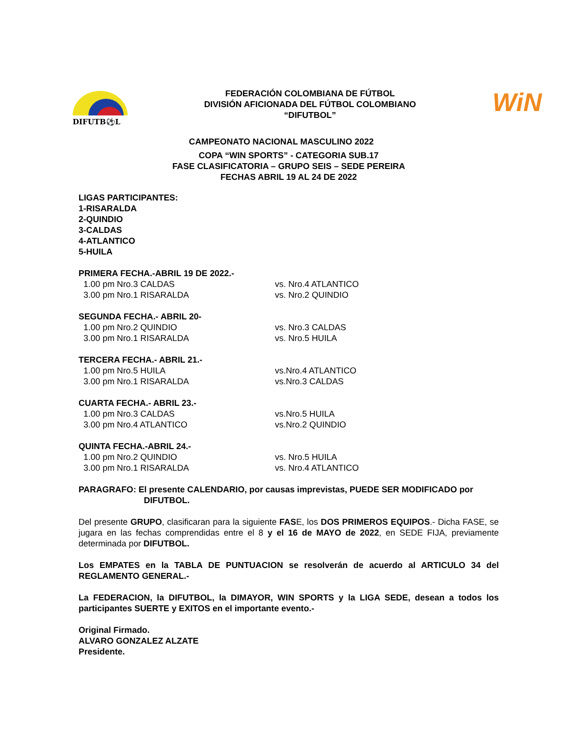DIFUTB⚽L
FEDERACIÓN COLOMBIANA DE FÚTBOL
DIVISIÓN AFICIONADA DEL FÚTBOL COLOMBIANO
“DIFUTBOL”
WiN
CAMPEONATO NACIONAL MASCULINO 2022
COPA “WIN SPORTS” - CATEGORIA SUB.17
FASE CLASIFICATORIA – GRUPO SEIS – SEDE PEREIRA
FECHAS ABRIL 19 AL 24 DE 2022
LIGAS PARTICIPANTES:
1-RISARALDA
2-QUINDIO
3-CALDAS
4-ATLANTICO
5-HUILA
PRIMERA FECHA.-ABRIL 19 DE 2022.-
1.00 pm Nro.3 CALDAS
vs. Nro.4 ATLANTICO
3.00 pm Nro.1 RISARALDA
vs. Nro.2 QUINDIO
SEGUNDA FECHA.- ABRIL 20-
1.00 pm Nro.2 QUINDIO
vs. Nro.3 CALDAS
3.00 pm Nro.1 RISARALDA
vs. Nro.5 HUILA
TERCERA FECHA.- ABRIL 21.-
1.00 pm Nro.5 HUILA
vs.Nro.4 ATLANTICO
3.00 pm Nro.1 RISARALDA
vs.Nro.3 CALDAS
CUARTA FECHA.- ABRIL 23.-
1.00 pm Nro.3 CALDAS
vs.Nro.5 HUILA
3.00 pm Nro.4 ATLANTICO
vs.Nro.2 QUINDIO
QUINTA FECHA.-ABRIL 24.-
1.00 pm Nro.2 QUINDIO
vs. Nro.5 HUILA
3.00 pm Nro.1 RISARALDA
vs. Nro.4 ATLANTICO
PARAGRAFO: El presente CALENDARIO, por causas imprevistas, PUEDE SER MODIFICADO por
DIFUTBOL.
Del presente GRUPO, clasificaran para la siguiente FASE, los DOS PRIMEROS EQUIPOS.- Dicha FASE, se jugara en las fechas comprendidas entre el 8 y el 16 de MAYO de 2022, en SEDE FIJA, previamente determinada por DIFUTBOL.
Los EMPATES en la TABLA DE PUNTUACION se resolverán de acuerdo al ARTICULO 34 del REGLAMENTO GENERAL.-
La FEDERACION, la DIFUTBOL, la DIMAYOR, WIN SPORTS y la LIGA SEDE, desean a todos los participantes SUERTE y EXITOS en el importante evento.-
Original Firmado.
ALVARO GONZALEZ ALZATE
Presidente.